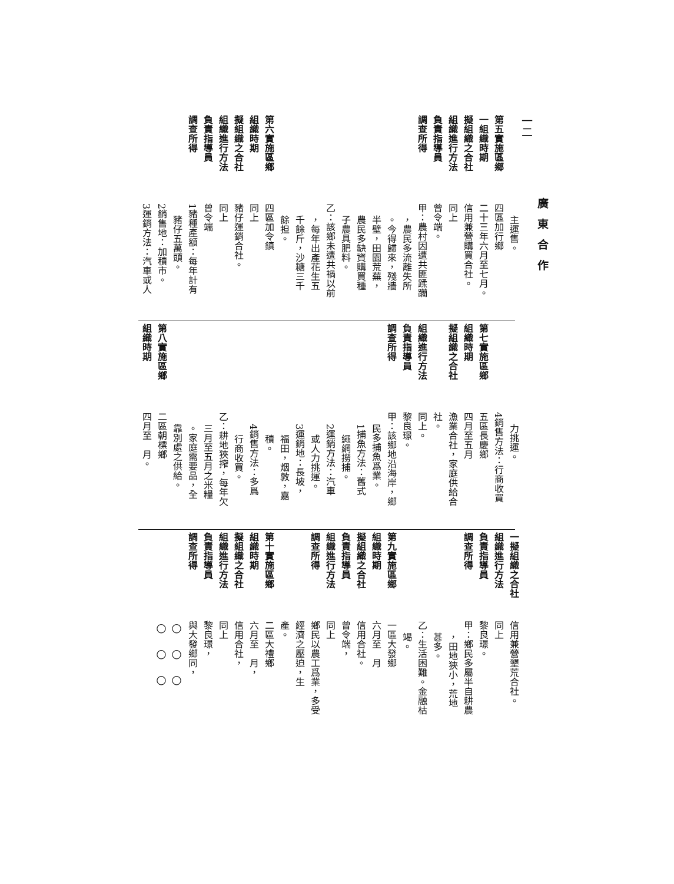廣東合作
一二
主運售。
第五實施區鄉四區加行鄉
一組織時期二十三年六月至七月。
擬組織之合社信用兼營購買合社。
組織進行方法同上
負責指導員曾令端。
調查所得甲：農村因遭共匪蹂躪
，農民多流離失所
。今得歸來，殘牆
半壁，田園荒蕪，
農民多缺資購買種
子農具肥料。
乙：該鄉未遭共禍以前
，每年出產花生五
千餘斤，沙糖三千
餘担。
第六實施區鄉四區加令鎮
組織時期同上
擬組織之合社豬仔運銷合社。
組織進行方法同上
負責指導員曾令端
調查所得1豬種產額：每年計有
豬仔五萬頭。
2銷售地：加積市。
3運銷方法：汽車或人
力挑運。
4銷售方法：行商收買
第七實施區鄉五區長慶鄉
組織時期四月至五月
擬組織之合社漁業合社，家庭供給合
社。
組織進行方法同上。
負責指導員黎良璟。
調查所得甲：該鄉地沿海岸，鄉
民多捕魚爲業。
1捕魚方法：舊式
繩網撈捕。
2運銷方法：汽車
或人力挑運。
3運銷地：長坡，
福田，烟敦，嘉
積。
4銷售方法：多爲
行商收買。
乙：耕地狹搾，每年欠
三月至五月之米糧
。家庭需要品，全
靠別處之供給。
第八實施區鄉二區朝標鄉
組織時期四月至　月。
一擬組織之合社信用兼營墾荒合社。
組織進行方法同上
負責指導員黎良璟。
調查所得甲：鄉民多屬半自耕農
，田地狹小，荒地
甚多。
乙：生活困難。金融枯
竭。
第九實施區鄉一區大發鄉
組織時期六月至　月
擬組織之合社信用合社。
負責指導員曾令端，
組織進行方法同上
調查所得鄉民以農工爲業，多受
經濟之壓迫，生
產。
第十實施區鄉二區大禮鄉
組織時期六月至　月，
擬組織之合社信用合社，
組織進行方法同上
負責指導員黎良璟，
調查所得與大發鄉同，
○○○
○○○